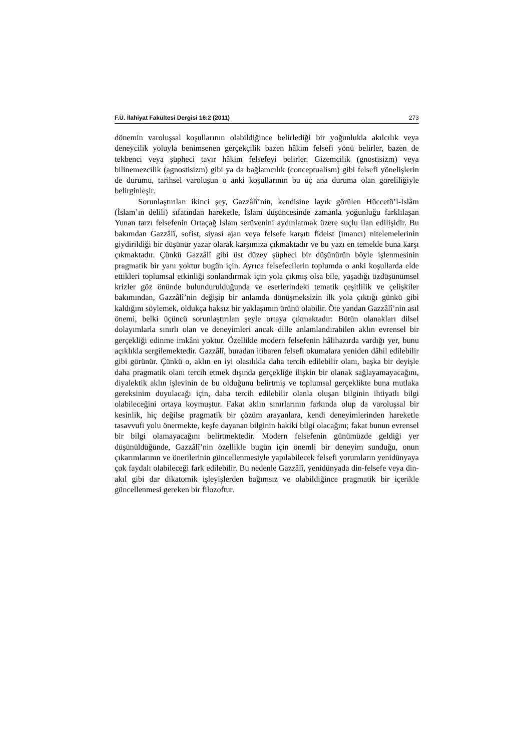F.Ü. İlahiyat Fakültesi Dergisi 16:2 (2011) 273
dönemin varoluşsal koşullarının olabildiğince belirlediği bir yoğunlukla akılcılık veya deneycilik yoluyla benimsenen gerçekçilik bazen hâkim felsefi yönü belirler, bazen de tekbenci veya şüpheci tavır hâkim felsefeyi belirler. Gizemcilik (gnostisizm) veya bilinemezcilik (agnostisizm) gibi ya da bağlamcılık (conceptualism) gibi felsefi yönelişlerin de durumu, tarihsel varoluşun o anki koşullarının bu üç ana duruma olan göreliliğiyle belirginleşir.
Sorunlaştırılan ikinci şey, Gazzâlî’nin, kendisine layık görülen Hüccetü’l-İslâm (İslam’ın delili) sıfatından hareketle, İslam düşüncesinde zamanla yoğunluğu farklılaşan Yunan tarzı felsefenin Ortaçağ İslam serüvenini aydınlatmak üzere suçlu ilan edilişidir. Bu bakımdan Gazzâlî, sofist, siyasi ajan veya felsefe karşıtı fideist (imancı) nitelemelerinin giydirildiği bir düşünür yazar olarak karşımıza çıkmaktadır ve bu yazı en temelde buna karşı çıkmaktadır. Çünkü Gazzâlî gibi üst düzey şüpheci bir düşünürün böyle işlenmesinin pragmatik bir yanı yoktur bugün için. Ayrıca felsefecilerin toplumda o anki koşullarda elde ettikleri toplumsal etkinliği sonlandırmak için yola çıkmış olsa bile, yaşadığı özdüşünümsel krizler göz önünde bulundurulduğunda ve eserlerindeki tematik çeşitlilik ve çelişkiler bakımından, Gazzâlî’nin değişip bir anlamda dönüşmeksizin ilk yola çıktığı günkü gibi kaldığını söylemek, oldukça haksız bir yaklaşımın ürünü olabilir. Öte yandan Gazzâlî’nin asıl önemi, belki üçüncü sorunlaştırılan şeyle ortaya çıkmaktadır: Bütün olanakları dilsel dolayımlarla sınırlı olan ve deneyimleri ancak dille anlamlandırabilen aklın evrensel bir gerçekliği edinme imkânı yoktur. Özellikle modern felsefenin hâlihazırda vardığı yer, bunu açıklıkla sergilemektedir. Gazzâlî, buradan itibaren felsefi okumalara yeniden dâhil edilebilir gibi görünür. Çünkü o, aklın en iyi olasılıkla daha tercih edilebilir olanı, başka bir deyişle daha pragmatik olanı tercih etmek dışında gerçekliğe ilişkin bir olanak sağlayamayacağını, diyalektik aklın işlevinin de bu olduğunu belirtmiş ve toplumsal gerçeklikte buna mutlaka gereksinim duyulacağı için, daha tercih edilebilir olanla oluşan bilginin ihtiyatlı bilgi olabileceğini ortaya koymuştur. Fakat aklın sınırlarının farkında olup da varoluşsal bir kesinlik, hiç değilse pragmatik bir çözüm arayanlara, kendi deneyimlerinden hareketle tasavvufi yolu önermekte, keşfe dayanan bilginin hakiki bilgi olacağını; fakat bunun evrensel bir bilgi olamayacağını belirtmektedir. Modern felsefenin günümüzde geldiği yer düşünüldüğünde, Gazzâlî’nin özellikle bugün için önemli bir deneyim sunduğu, onun çıkarımlarının ve önerilerinin güncellenmesiyle yapılabilecek felsefi yorumların yenidünyaya çok faydalı olabileceği fark edilebilir. Bu nedenle Gazzâlî, yenidünyada din-felsefe veya din-akıl gibi dar dikatomik işleyişlerden bağımsız ve olabildiğince pragmatik bir içerikle güncellenmesi gereken bir filozoftur.